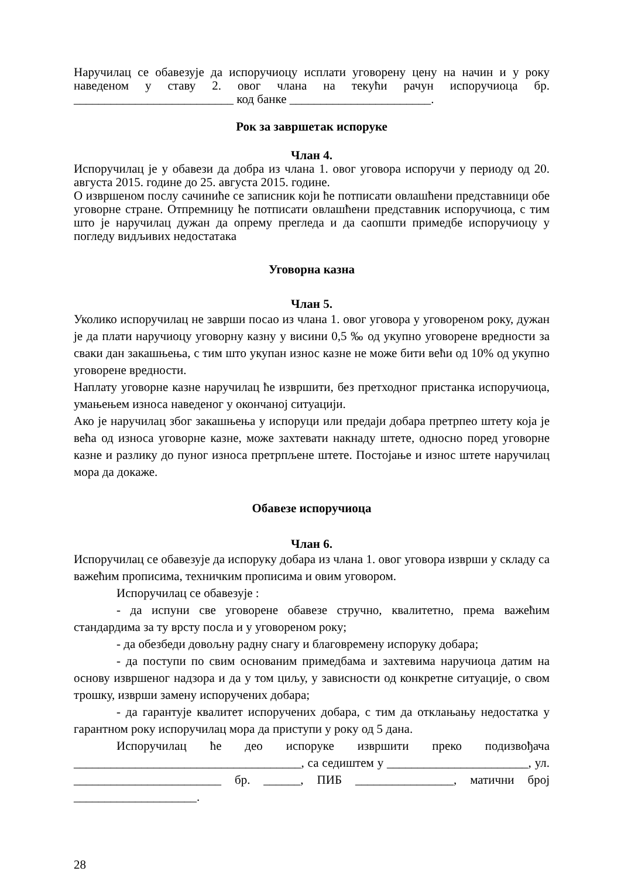Наручилац се обавезује да испоручиоцу исплати уговорену цену на начин и у року наведеном у ставу 2. овог члана на текући рачун испоручиоца бр. __________________________ код банке _______________________.
Рок за завршетак испоруке
Члан 4.
Испоручилац је у обавези да добра из члана 1. овог уговора испоручи у периоду од 20. августа 2015. године до 25. августа 2015. године.
О извршеном послу сачиниће се записник који ће потписати овлашћени представници обе уговорне стране. Отпремницу ће потписати овлашћени представник испоручиоца, с тим што је наручилац дужан да опрему прегледа и да саопшти примедбе испоручиоцу у погледу видљивих недостатака
Уговорна казна
Члан 5.
Уколико испоручилац не заврши посао из члана 1. овог уговора у уговореном року, дужан је да плати наручиоцу уговорну казну у висини 0,5 ‰ од укупно уговорене вредности за сваки дан закашњења, с тим што укупан износ казне не може бити већи од 10% од укупно уговорене вредности.
Наплату уговорне казне наручилац ће извршити, без претходног пристанка испоручиоца, умањењем износа наведеног у окончаној ситуацији.
Ако је наручилац због закашњења у испоруци или предаји добара претрпео штету која је већа од износа уговорне казне, може захтевати накнаду штете, односно поред уговорне казне и разлику до пуног износа претрпљене штете. Постојање и износ штете наручилац мора да докаже.
Обавезе испоручиоца
Члан 6.
Испоручилац се обавезује да испоруку добара из члана 1. овог уговора изврши у складу са важећим прописима, техничким прописима и овим уговором.
Испоручилац се обавезује :
- да испуни све уговорене обавезе стручно, квалитетно, према важећим стандардима за ту врсту посла и у уговореном року;
- да обезбеди довољну радну снагу и благовремену испоруку добара;
- да поступи по свим основаним примедбама и захтевима наручиоца датим на основу извршеног надзора и да у том циљу, у зависности од конкретне ситуације, о свом трошку, изврши замену испоручених добара;
- да гарантује квалитет испоручених добара, с тим да отклањању недостатка у гарантном року испоручилац мора да приступи у року од 5 дана.
Испоручилац ће део испоруке извршити преко подизвођача _____________________________________, са седиштем у _______________________, ул. ________________________ бр. ______, ПИБ ________________, матични број ____________________.
28